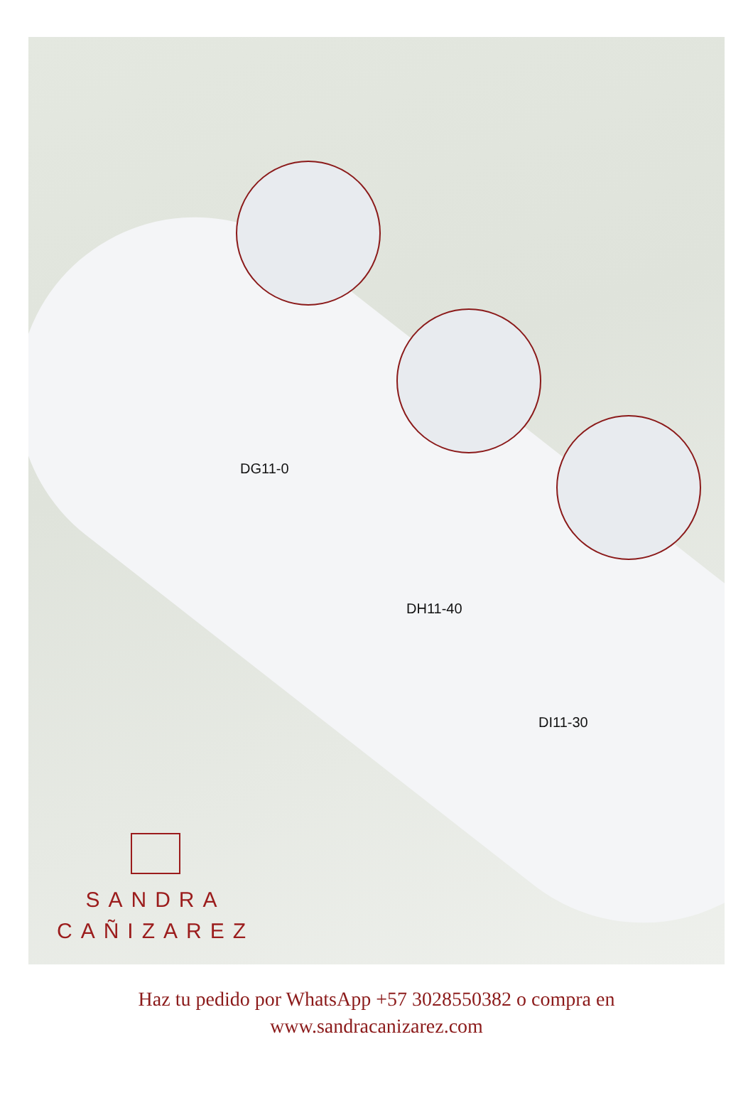DG11-0
DH11-40
DI11-30
SANDRA
CAÑIZAREZ
Haz tu pedido por WhatsApp +57 3028550382 o compra en
www.sandracanizarez.com